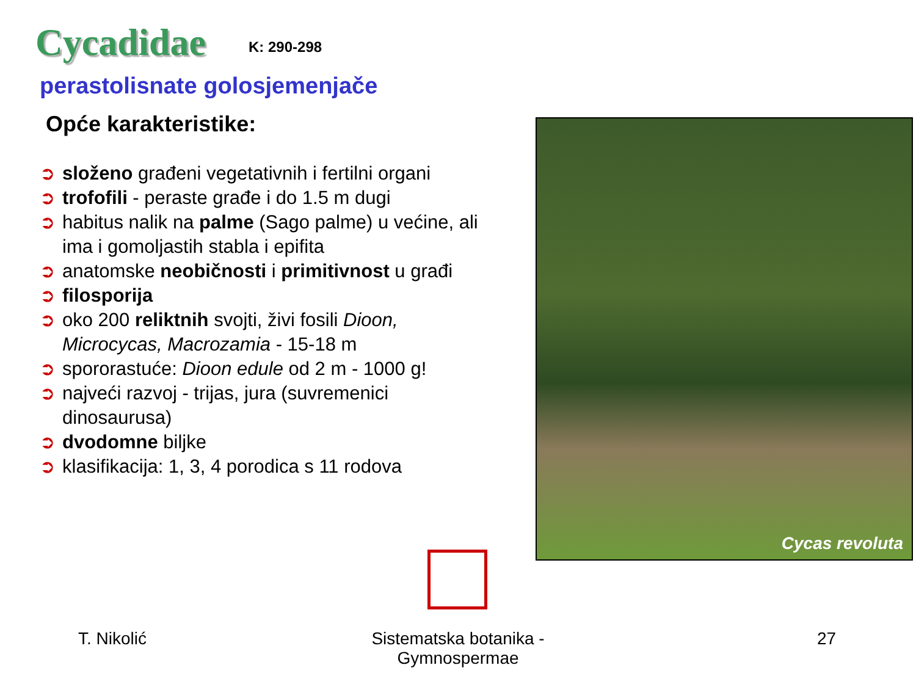Cycadidae
K: 290-298
perastolisnate golosjemenjače
Opće karakteristike:
➲ složeno građeni vegetativnih i fertilni organi
➲ trofofili - peraste građe i do 1.5 m dugi
➲ habitus nalik na palme (Sago palme) u većine, ali ima i gomoljastih stabla i epifita
➲ anatomske neobičnosti i primitivnost u građi
➲ filosporija
➲ oko 200 reliktnih svojti, živi fosili Dioon, Microcycas, Macrozamia - 15-18 m
➲ spororastuće: Dioon edule od 2 m - 1000 g!
➲ najveći razvoj - trijas, jura (suvremenici dinosaurusa)
➲ dvodomne biljke
➲ klasifikacija: 1, 3, 4 porodica s 11 rodova
Cycas revoluta
T. Nikolić Sistematska botanika - Gymnospermae 27